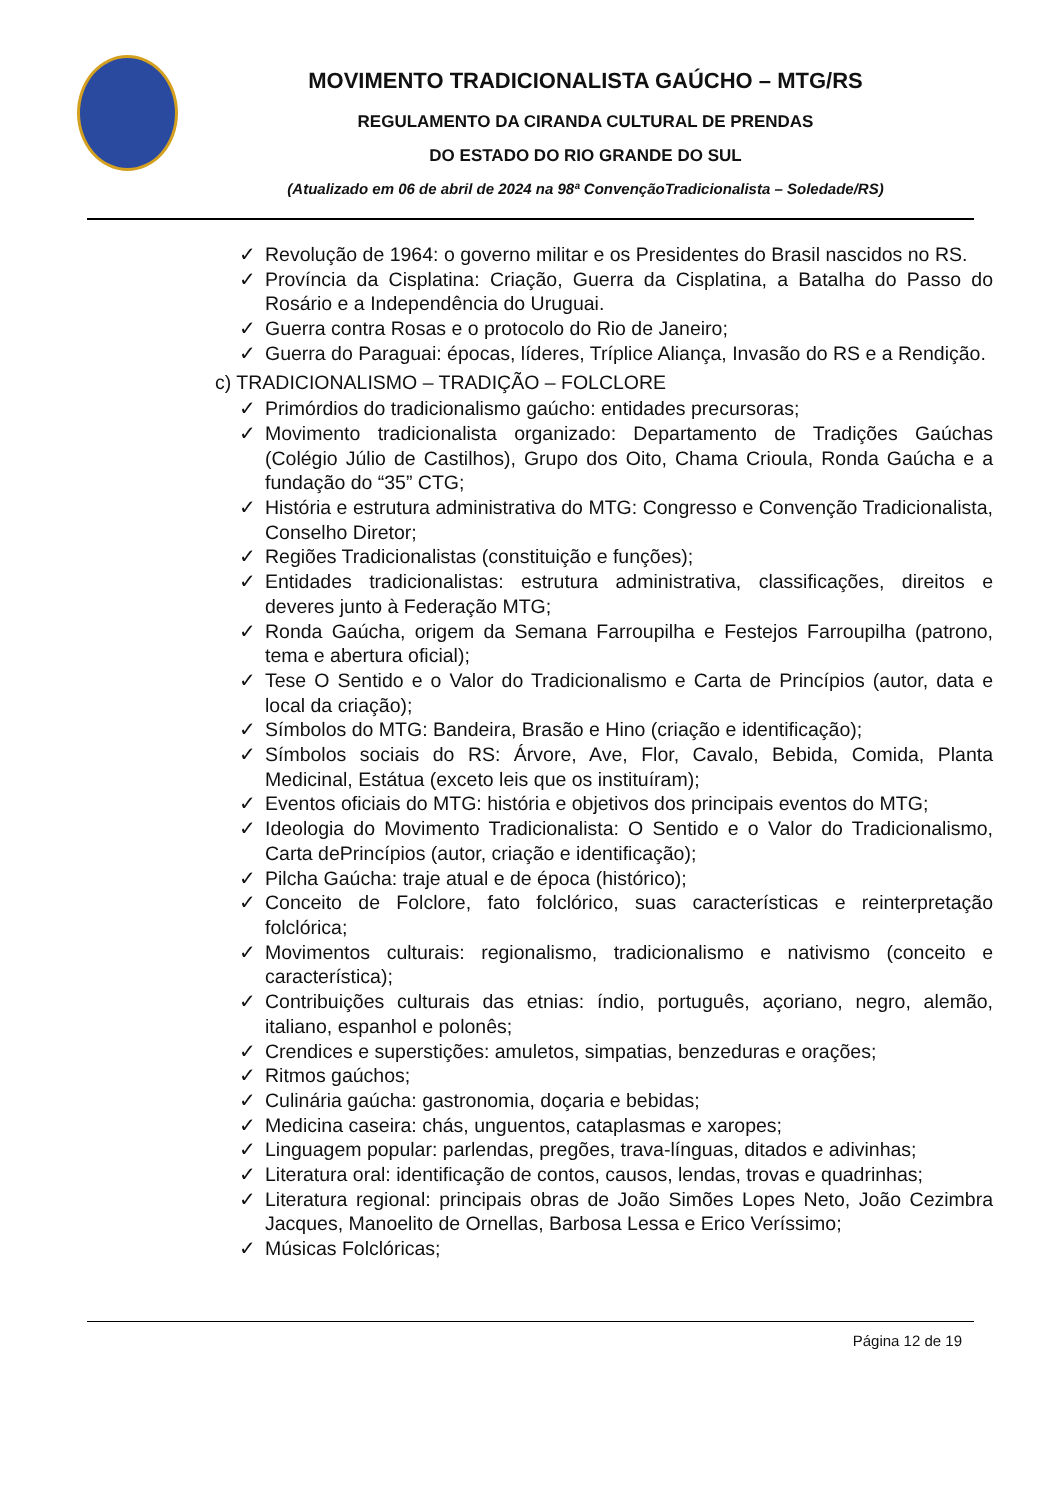MOVIMENTO TRADICIONALISTA GAÚCHO – MTG/RS
REGULAMENTO DA CIRANDA CULTURAL DE PRENDAS
DO ESTADO DO RIO GRANDE DO SUL
(Atualizado em 06 de abril de 2024 na 98ª ConvençãoTradicionalista – Soledade/RS)
✓ Revolução de 1964: o governo militar e os Presidentes do Brasil nascidos no RS.
✓ Província da Cisplatina: Criação, Guerra da Cisplatina, a Batalha do Passo do Rosário e a Independência do Uruguai.
✓ Guerra contra Rosas e o protocolo do Rio de Janeiro;
✓ Guerra do Paraguai: épocas, líderes, Tríplice Aliança, Invasão do RS e a Rendição.
c) TRADICIONALISMO – TRADIÇÃO – FOLCLORE
✓ Primórdios do tradicionalismo gaúcho: entidades precursoras;
✓ Movimento tradicionalista organizado: Departamento de Tradições Gaúchas (Colégio Júlio de Castilhos), Grupo dos Oito, Chama Crioula, Ronda Gaúcha e a fundação do “35” CTG;
✓ História e estrutura administrativa do MTG: Congresso e Convenção Tradicionalista, Conselho Diretor;
✓ Regiões Tradicionalistas (constituição e funções);
✓ Entidades tradicionalistas: estrutura administrativa, classificações, direitos e deveres junto à Federação MTG;
✓ Ronda Gaúcha, origem da Semana Farroupilha e Festejos Farroupilha (patrono, tema e abertura oficial);
✓ Tese O Sentido e o Valor do Tradicionalismo e Carta de Princípios (autor, data e local da criação);
✓ Símbolos do MTG: Bandeira, Brasão e Hino (criação e identificação);
✓ Símbolos sociais do RS: Árvore, Ave, Flor, Cavalo, Bebida, Comida, Planta Medicinal, Estátua (exceto leis que os instituíram);
✓ Eventos oficiais do MTG: história e objetivos dos principais eventos do MTG;
✓ Ideologia do Movimento Tradicionalista: O Sentido e o Valor do Tradicionalismo, Carta dePrincípios (autor, criação e identificação);
✓ Pilcha Gaúcha: traje atual e de época (histórico);
✓ Conceito de Folclore, fato folclórico, suas características e reinterpretação folclórica;
✓ Movimentos culturais: regionalismo, tradicionalismo e nativismo (conceito e característica);
✓ Contribuições culturais das etnias: índio, português, açoriano, negro, alemão, italiano, espanhol e polonês;
✓ Crendices e superstições: amuletos, simpatias, benzeduras e orações;
✓ Ritmos gaúchos;
✓ Culinária gaúcha: gastronomia, doçaria e bebidas;
✓ Medicina caseira: chás, unguentos, cataplasmas e xaropes;
✓ Linguagem popular: parlendas, pregões, trava-línguas, ditados e adivinhas;
✓ Literatura oral: identificação de contos, causos, lendas, trovas e quadrinhas;
✓ Literatura regional: principais obras de João Simões Lopes Neto, João Cezimbra Jacques, Manoelito de Ornellas, Barbosa Lessa e Erico Veríssimo;
✓ Músicas Folclóricas;
Página 12 de 19